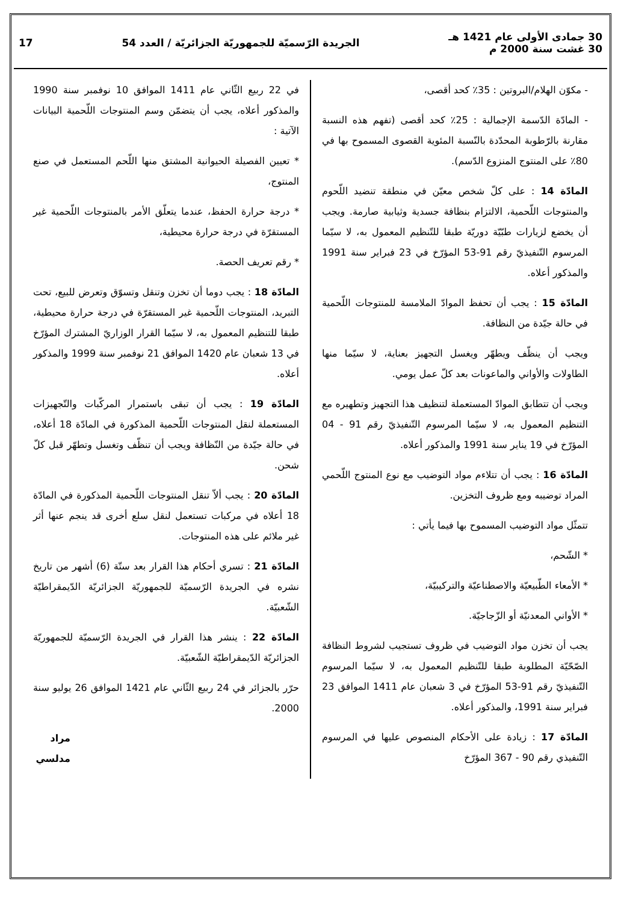30 جمادى الأولى عام 1421 هـ
30 غشت سنة 2000 م
الجريدة الرّسميّة للجمهوريّة الجزائريّة / العدد 54
17
- مكوّن الهلام/البروتين : 35٪ كحد أقصى،
- المادّة الدّسمة الإجمالية : 25٪ كحد أقصى (تفهم هذه النسبة مقارنة بالرّطوبة المحدّدة بالنّسبة المئوية القصوى المسموح بها في 80٪ على المنتوج المنزوع الدّسم).
المادّة 14 : على كلّ شخص معيّن في منطقة تنضيد اللّحوم والمنتوجات اللّحمية، الالتزام بنظافة جسدية وثيابية صارمة. ويجب أن يخضع لزيارات طبّيّة دوريّة طبقا للتّنظيم المعمول به، لا سيّما المرسوم التّنفيذيّ رقم 91-53 المؤرّخ في 23 فبراير سنة 1991 والمذكور أعلاه.
المادّة 15 : يجب أن تحفظ الموادّ الملامسة للمنتوجات اللّحمية في حالة جيّدة من النظافة.
ويجب أن ينظّف ويطهّر ويغسل التجهيز بعناية، لا سيّما منها الطاولات والأواني والماعونات بعد كلّ عمل يومي.
ويجب أن تتطابق الموادّ المستعملة لتنظيف هذا التجهيز وتطهيره مع التنظيم المعمول به، لا سيّما المرسوم التّنفيذيّ رقم 91 - 04 المؤرّخ في 19 يناير سنة 1991 والمذكور أعلاه.
المادّة 16 : يجب أن تتلاءم مواد التوضيب مع نوع المنتوج اللّحمي المراد توضيبه ومع ظروف التخزين.
تتمثّل مواد التوضيب المسموح بها فيما يأتي :
* الشّحم،
* الأمعاء الطّبيعيّة والاصطناعيّة والتركيبيّة،
* الأواني المعدنيّة أو الزّجاجيّة.
يجب أن تخزن مواد التوضيب في ظروف تستجيب لشروط النظافة الصّحّيّة المطلوبة طبقا للتّنظيم المعمول به، لا سيّما المرسوم التّنفيذيّ رقم 91-53 المؤرّخ في 3 شعبان عام 1411 الموافق 23 فبراير سنة 1991، والمذكور أعلاه.
المادّة 17 : زيادة على الأحكام المنصوص عليها في المرسوم التّنفيذي رقم 90 - 367 المؤرّخ
في 22 ربيع الثّاني عام 1411 الموافق 10 نوفمبر سنة 1990 والمذكور أعلاه، يجب أن يتضمّن وسم المنتوجات اللّحمية البيانات الآتية :
* تعيين الفصيلة الحيوانية المشتق منها اللّحم المستعمل في صنع المنتوج،
* درجة حرارة الحفظ، عندما يتعلّق الأمر بالمنتوجات اللّحمية غير المستقرّة في درجة حرارة محيطية،
* رقم تعريف الحصة.
المادّة 18 : يجب دوما أن تخزن وتنقل وتسوّق وتعرض للبيع، تحت التبريد، المنتوجات اللّحمية غير المستقرّة في درجة حرارة محيطية، طبقا للتنظيم المعمول به، لا سيّما القرار الوزاريّ المشترك المؤرّخ في 13 شعبان عام 1420 الموافق 21 نوفمبر سنة 1999 والمذكور أعلاه.
المادّة 19 : يجب أن تبقى باستمرار المركّبات والتّجهيزات المستعملة لنقل المنتوجات اللّحمية المذكورة في المادّة 18 أعلاه، في حالة جيّدة من النّظافة ويجب أن تنظّف وتغسل وتطهّر قبل كلّ شحن.
المادّة 20 : يجب ألاّ تنقل المنتوجات اللّحمية المذكورة في المادّة 18 أعلاه في مركبات تستعمل لنقل سلع أخرى قد ينجم عنها أثر غير ملائم على هذه المنتوجات.
المادّة 21 : تسري أحكام هذا القرار بعد ستّة (6) أشهر من تاريخ نشره في الجريدة الرّسميّة للجمهوريّة الجزائريّة الدّيمقراطيّة الشّعبيّة.
المادّة 22 : ينشر هذا القرار في الجريدة الرّسميّة للجمهوريّة الجزائريّة الدّيمقراطيّة الشّعبيّة.
حرّر بالجزائر في 24 ربيع الثّاني عام 1421 الموافق 26 يوليو سنة 2000.
مراد مدلسي